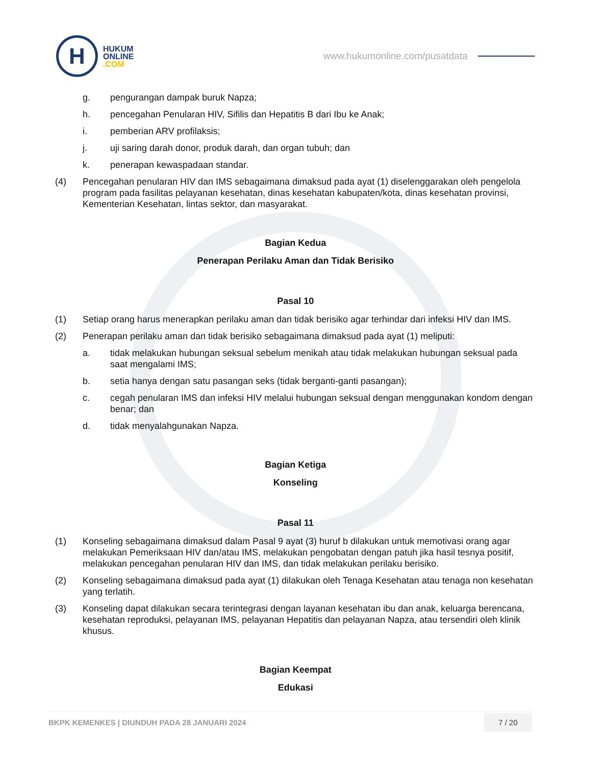H
HUKUM
ONLINE
.COM
www.hukumonline.com/pusatdata
g. pengurangan dampak buruk Napza;
h. pencegahan Penularan HIV, Sifilis dan Hepatitis B dari Ibu ke Anak;
i. pemberian ARV profilaksis;
j. uji saring darah donor, produk darah, dan organ tubuh; dan
k. penerapan kewaspadaan standar.
(4) Pencegahan penularan HIV dan IMS sebagaimana dimaksud pada ayat (1) diselenggarakan oleh pengelola program pada fasilitas pelayanan kesehatan, dinas kesehatan kabupaten/kota, dinas kesehatan provinsi, Kementerian Kesehatan, lintas sektor, dan masyarakat.
Bagian Kedua
Penerapan Perilaku Aman dan Tidak Berisiko
Pasal 10
(1) Setiap orang harus menerapkan perilaku aman dan tidak berisiko agar terhindar dari infeksi HIV dan IMS.
(2) Penerapan perilaku aman dan tidak berisiko sebagaimana dimaksud pada ayat (1) meliputi:
a. tidak melakukan hubungan seksual sebelum menikah atau tidak melakukan hubungan seksual pada saat mengalami IMS;
b. setia hanya dengan satu pasangan seks (tidak berganti-ganti pasangan);
c. cegah penularan IMS dan infeksi HIV melalui hubungan seksual dengan menggunakan kondom dengan benar; dan
d. tidak menyalahgunakan Napza.
Bagian Ketiga
Konseling
Pasal 11
(1) Konseling sebagaimana dimaksud dalam Pasal 9 ayat (3) huruf b dilakukan untuk memotivasi orang agar melakukan Pemeriksaan HIV dan/atau IMS, melakukan pengobatan dengan patuh jika hasil tesnya positif, melakukan pencegahan penularan HIV dan IMS, dan tidak melakukan perilaku berisiko.
(2) Konseling sebagaimana dimaksud pada ayat (1) dilakukan oleh Tenaga Kesehatan atau tenaga non kesehatan yang terlatih.
(3) Konseling dapat dilakukan secara terintegrasi dengan layanan kesehatan ibu dan anak, keluarga berencana, kesehatan reproduksi, pelayanan IMS, pelayanan Hepatitis dan pelayanan Napza, atau tersendiri oleh klinik khusus.
Bagian Keempat
Edukasi
BKPK KEMENKES | DIUNDUH PADA 28 JANUARI 2024
7 / 20